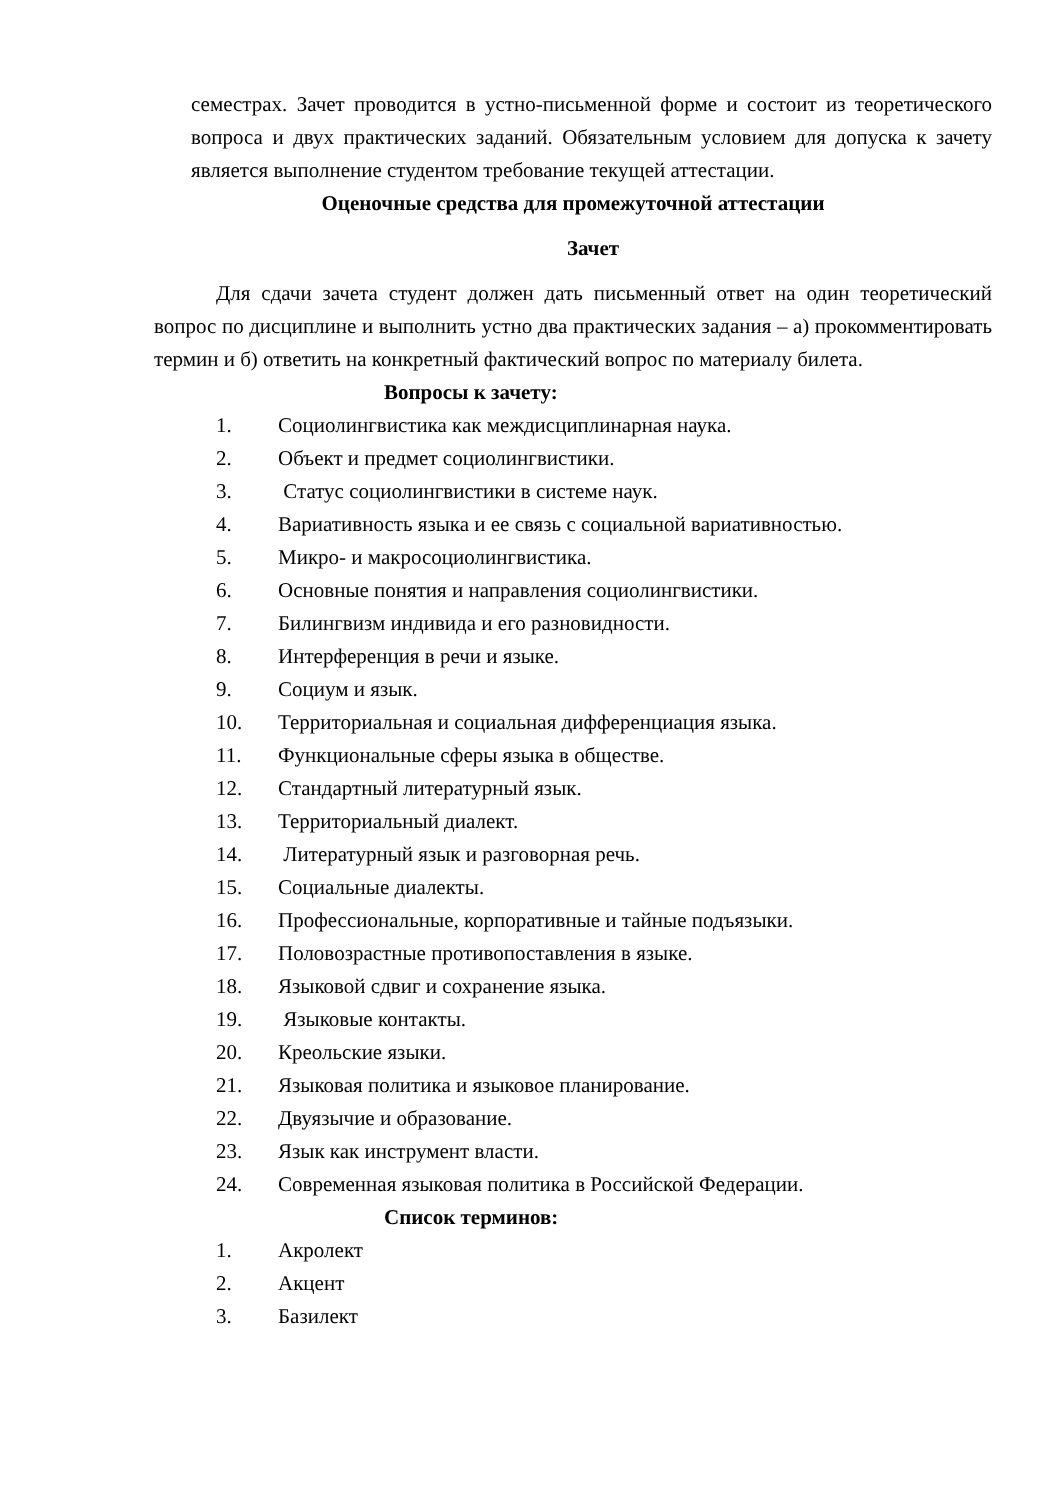семестрах. Зачет проводится в устно-письменной форме и состоит из теоретического вопроса и двух практических заданий. Обязательным условием для допуска к зачету является выполнение студентом требование текущей аттестации.
Оценочные средства для промежуточной аттестации
Зачет
Для сдачи зачета студент должен дать письменный ответ на один теоретический вопрос по дисциплине и выполнить устно два практических задания – а) прокомментировать термин и б) ответить на конкретный фактический вопрос по материалу билета.
Вопросы к зачету:
1. Социолингвистика как междисциплинарная наука.
2. Объект и предмет социолингвистики.
3. Статус социолингвистики в системе наук.
4. Вариативность языка и ее связь с социальной вариативностью.
5. Микро- и макросоциолингвистика.
6. Основные понятия и направления социолингвистики.
7. Билингвизм индивида и его разновидности.
8. Интерференция в речи и языке.
9. Социум и язык.
10. Территориальная и социальная дифференциация языка.
11. Функциональные сферы языка в обществе.
12. Стандартный литературный язык.
13. Территориальный диалект.
14. Литературный язык и разговорная речь.
15. Социальные диалекты.
16. Профессиональные, корпоративные и тайные подъязыки.
17. Половозрастные противопоставления в языке.
18. Языковой сдвиг и сохранение языка.
19. Языковые контакты.
20. Креольские языки.
21. Языковая политика и языковое планирование.
22. Двуязычие и образование.
23. Язык как инструмент власти.
24. Современная языковая политика в Российской Федерации.
Список терминов:
1. Акролект
2. Акцент
3. Базилект